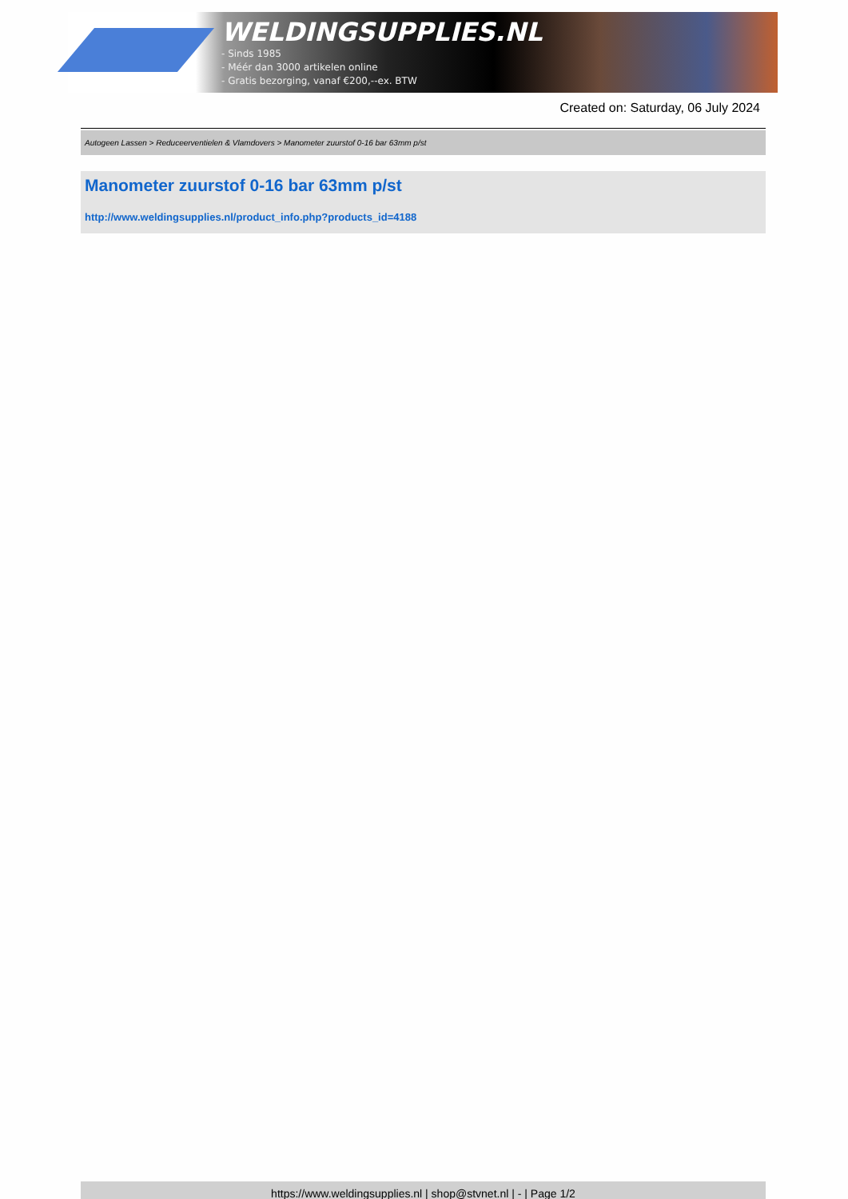WELDINGSUPPLIES.NL
- Sinds 1985
- Méér dan 3000 artikelen online
- Gratis bezorging, vanaf €200,--ex. BTW
Created on: Saturday, 06 July 2024
Autogeen Lassen > Reduceerventielen & Vlamdovers > Manometer zuurstof 0-16 bar 63mm p/st
Manometer zuurstof 0-16 bar 63mm p/st
http://www.weldingsupplies.nl/product_info.php?products_id=4188
https://www.weldingsupplies.nl | shop@stvnet.nl | - | Page 1/2